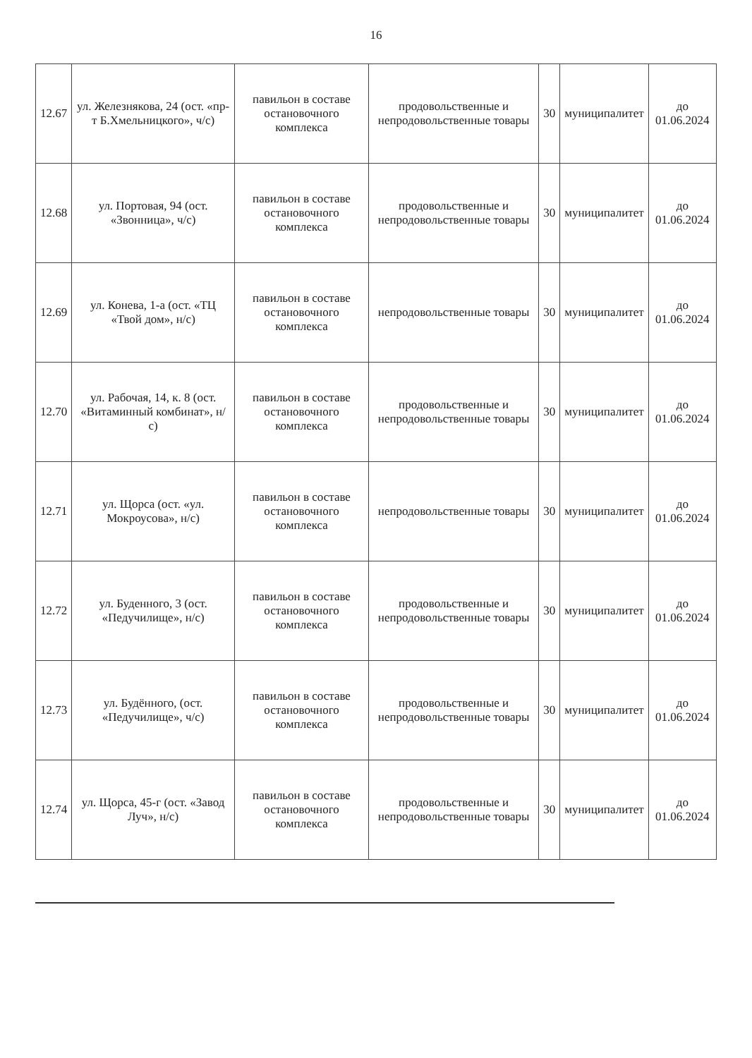16
| 12.67 | ул. Железнякова, 24 (ост. «пр-т Б.Хмельницкого», ч/с) | павильон в составе остановочного комплекса | продовольственные и непродовольственные товары | 30 | муниципалитет | до 01.06.2024 |
| 12.68 | ул. Портовая, 94 (ост. «Звонница», ч/с) | павильон в составе остановочного комплекса | продовольственные и непродовольственные товары | 30 | муниципалитет | до 01.06.2024 |
| 12.69 | ул. Конева, 1-а (ост. «ТЦ «Твой дом», н/с) | павильон в составе остановочного комплекса | непродовольственные товары | 30 | муниципалитет | до 01.06.2024 |
| 12.70 | ул. Рабочая, 14, к. 8 (ост. «Витаминный комбинат», н/с) | павильон в составе остановочного комплекса | продовольственные и непродовольственные товары | 30 | муниципалитет | до 01.06.2024 |
| 12.71 | ул. Щорса (ост. «ул. Мокроусова», н/с) | павильон в составе остановочного комплекса | непродовольственные товары | 30 | муниципалитет | до 01.06.2024 |
| 12.72 | ул. Буденного, 3 (ост. «Педучилище», н/с) | павильон в составе остановочного комплекса | продовольственные и непродовольственные товары | 30 | муниципалитет | до 01.06.2024 |
| 12.73 | ул. Будённого, (ост. «Педучилище», ч/с) | павильон в составе остановочного комплекса | продовольственные и непродовольственные товары | 30 | муниципалитет | до 01.06.2024 |
| 12.74 | ул. Щорса, 45-г (ост. «Завод Луч», н/с) | павильон в составе остановочного комплекса | продовольственные и непродовольственные товары | 30 | муниципалитет | до 01.06.2024 |